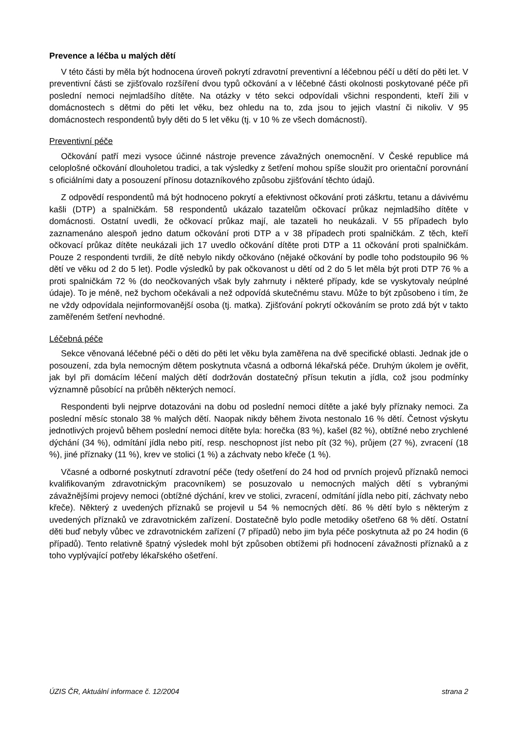Prevence a léčba u malých dětí
V této části by měla být hodnocena úroveň pokrytí zdravotní preventivní a léčebnou péčí u dětí do pěti let. V preventivní části se zjišťovalo rozšíření dvou typů očkování a v léčebné části okolnosti poskytované péče při poslední nemoci nejmladšího dítěte. Na otázky v této sekci odpovídali všichni respondenti, kteří žili v domácnostech s dětmi do pěti let věku, bez ohledu na to, zda jsou to jejich vlastní či nikoliv. V 95 domácnostech respondentů byly děti do 5 let věku (tj. v 10 % ze všech domácností).
Preventivní péče
Očkování patří mezi vysoce účinné nástroje prevence závažných onemocnění. V České republice má celoplošné očkování dlouholetou tradici, a tak výsledky z šetření mohou spíše sloužit pro orientační porovnání s oficiálními daty a posouzení přínosu dotazníkového způsobu zjišťování těchto údajů.
Z odpovědí respondentů má být hodnoceno pokrytí a efektivnost očkování proti záškrtu, tetanu a dávivému kašli (DTP) a spalničkám. 58 respondentů ukázalo tazatelům očkovací průkaz nejmladšího dítěte v domácnosti. Ostatní uvedli, že očkovací průkaz mají, ale tazateli ho neukázali. V 55 případech bylo zaznamenáno alespoň jedno datum očkování proti DTP a v 38 případech proti spalničkám. Z těch, kteří očkovací průkaz dítěte neukázali jich 17 uvedlo očkování dítěte proti DTP a 11 očkování proti spalničkám. Pouze 2 respondenti tvrdili, že dítě nebylo nikdy očkováno (nějaké očkování by podle toho podstoupilo 96 % dětí ve věku od 2 do 5 let). Podle výsledků by pak očkovanost u dětí od 2 do 5 let měla být proti DTP 76 % a proti spalničkám 72 % (do neočkovaných však byly zahrnuty i některé případy, kde se vyskytovaly neúplné údaje). To je méně, než bychom očekávali a než odpovídá skutečnému stavu. Může to být způsobeno i tím, že ne vždy odpovídala nejinformovanější osoba (tj. matka). Zjišťování pokrytí očkováním se proto zdá být v takto zaměřeném šetření nevhodné.
Léčebná péče
Sekce věnovaná léčebné péči o děti do pěti let věku byla zaměřena na dvě specifické oblasti. Jednak jde o posouzení, zda byla nemocným dětem poskytnuta včasná a odborná lékařská péče. Druhým úkolem je ověřit, jak byl při domácím léčení malých dětí dodržován dostatečný přísun tekutin a jídla, což jsou podmínky významně působící na průběh některých nemocí.
Respondenti byli nejprve dotazováni na dobu od poslední nemoci dítěte a jaké byly příznaky nemoci. Za poslední měsíc stonalo 38 % malých dětí. Naopak nikdy během života nestonalo 16 % dětí. Četnost výskytu jednotlivých projevů během poslední nemoci dítěte byla: horečka (83 %), kašel (82 %), obtížné nebo zrychlené dýchání (34 %), odmítání jídla nebo pití, resp. neschopnost jíst nebo pít (32 %), průjem (27 %), zvracení (18 %), jiné příznaky (11 %), krev ve stolici (1 %) a záchvaty nebo křeče (1 %).
Včasné a odborné poskytnutí zdravotní péče (tedy ošetření do 24 hod od prvních projevů příznaků nemoci kvalifikovaným zdravotnickým pracovníkem) se posuzovalo u nemocných malých dětí s vybranými závažnějšími projevy nemoci (obtížné dýchání, krev ve stolici, zvracení, odmítání jídla nebo pití, záchvaty nebo křeče). Některý z uvedených příznaků se projevil u 54 % nemocných dětí. 86 % dětí bylo s některým z uvedených příznaků ve zdravotnickém zařízení. Dostatečně bylo podle metodiky ošetřeno 68 % dětí. Ostatní děti buď nebyly vůbec ve zdravotnickém zařízení (7 případů) nebo jim byla péče poskytnuta až po 24 hodin (6 případů). Tento relativně špatný výsledek mohl být způsoben obtížemi při hodnocení závažnosti příznaků a z toho vyplývající potřeby lékařského ošetření.
ÚZIS ČR, Aktuální informace č. 12/2004 strana 2